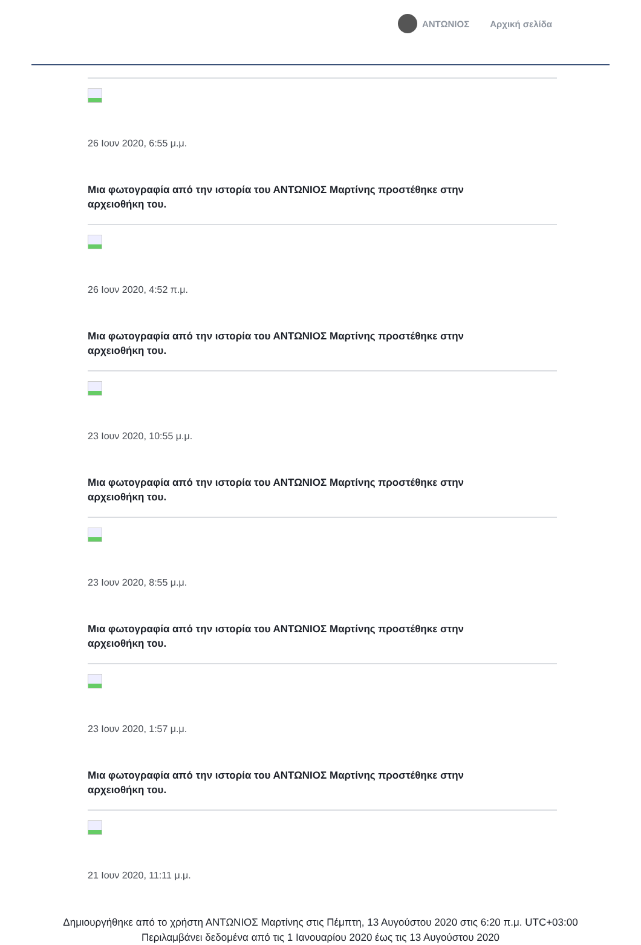ΑΝΤΩΝΙΟΣ Αρχική σελίδα
26 Ιουν 2020, 6:55 μ.μ.
Μια φωτογραφία από την ιστορία του ΑΝΤΩΝΙΟΣ Μαρτίνης προστέθηκε στην αρχειοθήκη του.
26 Ιουν 2020, 4:52 π.μ.
Μια φωτογραφία από την ιστορία του ΑΝΤΩΝΙΟΣ Μαρτίνης προστέθηκε στην αρχειοθήκη του.
23 Ιουν 2020, 10:55 μ.μ.
Μια φωτογραφία από την ιστορία του ΑΝΤΩΝΙΟΣ Μαρτίνης προστέθηκε στην αρχειοθήκη του.
23 Ιουν 2020, 8:55 μ.μ.
Μια φωτογραφία από την ιστορία του ΑΝΤΩΝΙΟΣ Μαρτίνης προστέθηκε στην αρχειοθήκη του.
23 Ιουν 2020, 1:57 μ.μ.
Μια φωτογραφία από την ιστορία του ΑΝΤΩΝΙΟΣ Μαρτίνης προστέθηκε στην αρχειοθήκη του.
21 Ιουν 2020, 11:11 μ.μ.
Δημιουργήθηκε από το χρήστη ΑΝΤΩΝΙΟΣ Μαρτίνης στις Πέμπτη, 13 Αυγούστου 2020 στις 6:20 π.μ. UTC+03:00
Περιλαμβάνει δεδομένα από τις 1 Ιανουαρίου 2020 έως τις 13 Αυγούστου 2020